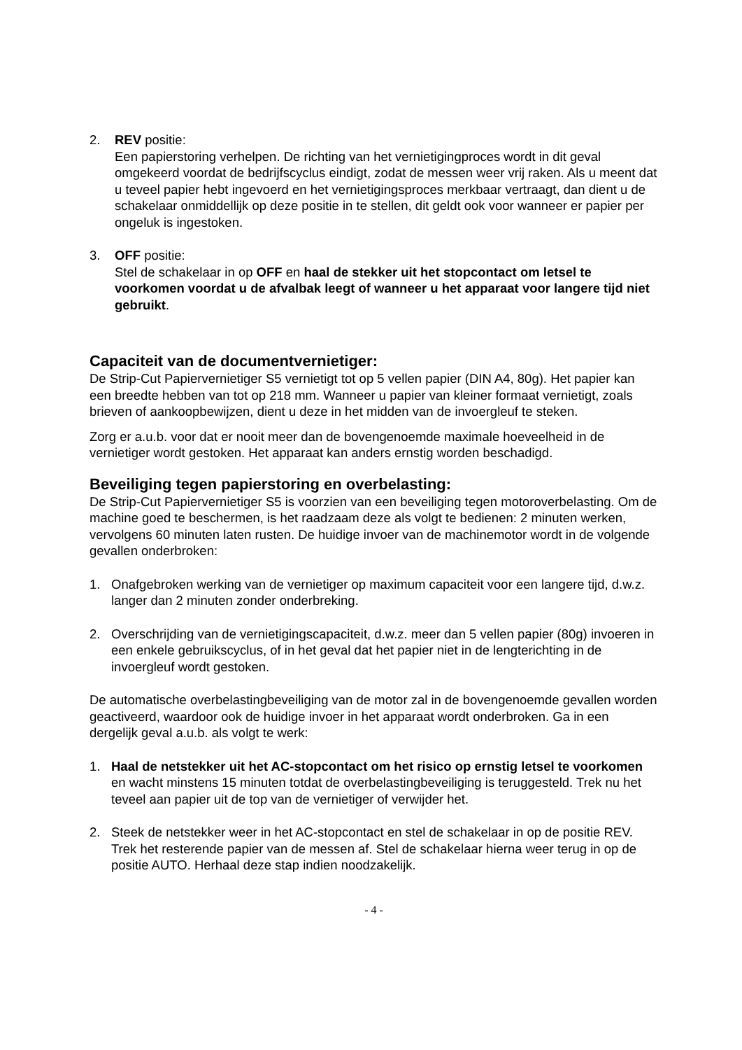2. REV positie:
Een papierstoring verhelpen. De richting van het vernietigingproces wordt in dit geval omgekeerd voordat de bedrijfscyclus eindigt, zodat de messen weer vrij raken. Als u meent dat u teveel papier hebt ingevoerd en het vernietigingsproces merkbaar vertraagt, dan dient u de schakelaar onmiddellijk op deze positie in te stellen, dit geldt ook voor wanneer er papier per ongeluk is ingestoken.
3. OFF positie:
Stel de schakelaar in op OFF en haal de stekker uit het stopcontact om letsel te voorkomen voordat u de afvalbak leegt of wanneer u het apparaat voor langere tijd niet gebruikt.
Capaciteit van de documentvernietiger:
De Strip-Cut Papiervernietiger S5 vernietigt tot op 5 vellen papier (DIN A4, 80g). Het papier kan een breedte hebben van tot op 218 mm. Wanneer u papier van kleiner formaat vernietigt, zoals brieven of aankoopbewijzen, dient u deze in het midden van de invoergleuf te steken.
Zorg er a.u.b. voor dat er nooit meer dan de bovengenoemde maximale hoeveelheid in de vernietiger wordt gestoken. Het apparaat kan anders ernstig worden beschadigd.
Beveiliging tegen papierstoring en overbelasting:
De Strip-Cut Papiervernietiger S5 is voorzien van een beveiliging tegen motoroverbelasting. Om de machine goed te beschermen, is het raadzaam deze als volgt te bedienen: 2 minuten werken, vervolgens 60 minuten laten rusten. De huidige invoer van de machinemotor wordt in de volgende gevallen onderbroken:
1. Onafgebroken werking van de vernietiger op maximum capaciteit voor een langere tijd, d.w.z. langer dan 2 minuten zonder onderbreking.
2. Overschrijding van de vernietigingscapaciteit, d.w.z. meer dan 5 vellen papier (80g) invoeren in een enkele gebruikscyclus, of in het geval dat het papier niet in de lengterichting in de invoergleuf wordt gestoken.
De automatische overbelastingbeveiliging van de motor zal in de bovengenoemde gevallen worden geactiveerd, waardoor ook de huidige invoer in het apparaat wordt onderbroken. Ga in een dergelijk geval a.u.b. als volgt te werk:
1. Haal de netstekker uit het AC-stopcontact om het risico op ernstig letsel te voorkomen en wacht minstens 15 minuten totdat de overbelastingbeveiliging is teruggesteld. Trek nu het teveel aan papier uit de top van de vernietiger of verwijder het.
2. Steek de netstekker weer in het AC-stopcontact en stel de schakelaar in op de positie REV. Trek het resterende papier van de messen af. Stel de schakelaar hierna weer terug in op de positie AUTO. Herhaal deze stap indien noodzakelijk.
- 4 -